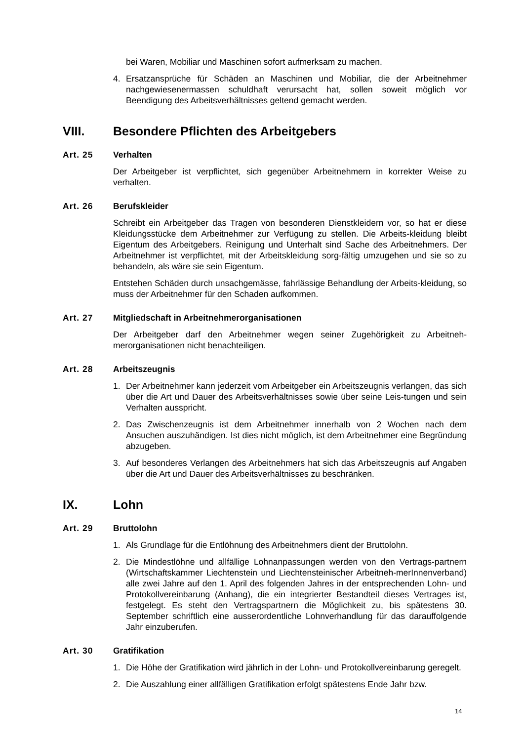bei Waren, Mobiliar und Maschinen sofort aufmerksam zu machen.
4. Ersatzansprüche für Schäden an Maschinen und Mobiliar, die der Arbeitnehmer nachgewiesenermassen schuldhaft verursacht hat, sollen soweit möglich vor Beendigung des Arbeitsverhältnisses geltend gemacht werden.
VIII. Besondere Pflichten des Arbeitgebers
Art. 25 Verhalten
Der Arbeitgeber ist verpflichtet, sich gegenüber Arbeitnehmern in korrekter Weise zu verhalten.
Art. 26 Berufskleider
Schreibt ein Arbeitgeber das Tragen von besonderen Dienstkleidern vor, so hat er diese Kleidungsstücke dem Arbeitnehmer zur Verfügung zu stellen. Die Arbeits-kleidung bleibt Eigentum des Arbeitgebers. Reinigung und Unterhalt sind Sache des Arbeitnehmers. Der Arbeitnehmer ist verpflichtet, mit der Arbeitskleidung sorg-fältig umzugehen und sie so zu behandeln, als wäre sie sein Eigentum.
Entstehen Schäden durch unsachgemässe, fahrlässige Behandlung der Arbeits-kleidung, so muss der Arbeitnehmer für den Schaden aufkommen.
Art. 27 Mitgliedschaft in Arbeitnehmerorganisationen
Der Arbeitgeber darf den Arbeitnehmer wegen seiner Zugehörigkeit zu Arbeitneh-merorganisationen nicht benachteiligen.
Art. 28 Arbeitszeugnis
1. Der Arbeitnehmer kann jederzeit vom Arbeitgeber ein Arbeitszeugnis verlangen, das sich über die Art und Dauer des Arbeitsverhältnisses sowie über seine Leis-tungen und sein Verhalten ausspricht.
2. Das Zwischenzeugnis ist dem Arbeitnehmer innerhalb von 2 Wochen nach dem Ansuchen auszuhändigen. Ist dies nicht möglich, ist dem Arbeitnehmer eine Begründung abzugeben.
3. Auf besonderes Verlangen des Arbeitnehmers hat sich das Arbeitszeugnis auf Angaben über die Art und Dauer des Arbeitsverhältnisses zu beschränken.
IX. Lohn
Art. 29 Bruttolohn
1. Als Grundlage für die Entlöhnung des Arbeitnehmers dient der Bruttolohn.
2. Die Mindestlöhne und allfällige Lohnanpassungen werden von den Vertrags-partnern (Wirtschaftskammer Liechtenstein und Liechtensteinischer Arbeitneh-merInnenverband) alle zwei Jahre auf den 1. April des folgenden Jahres in der entsprechenden Lohn- und Protokollvereinbarung (Anhang), die ein integrierter Bestandteil dieses Vertrages ist, festgelegt. Es steht den Vertragspartnern die Möglichkeit zu, bis spätestens 30. September schriftlich eine ausserordentliche Lohnverhandlung für das darauffolgende Jahr einzuberufen.
Art. 30 Gratifikation
1. Die Höhe der Gratifikation wird jährlich in der Lohn- und Protokollvereinbarung geregelt.
2. Die Auszahlung einer allfälligen Gratifikation erfolgt spätestens Ende Jahr bzw.
14